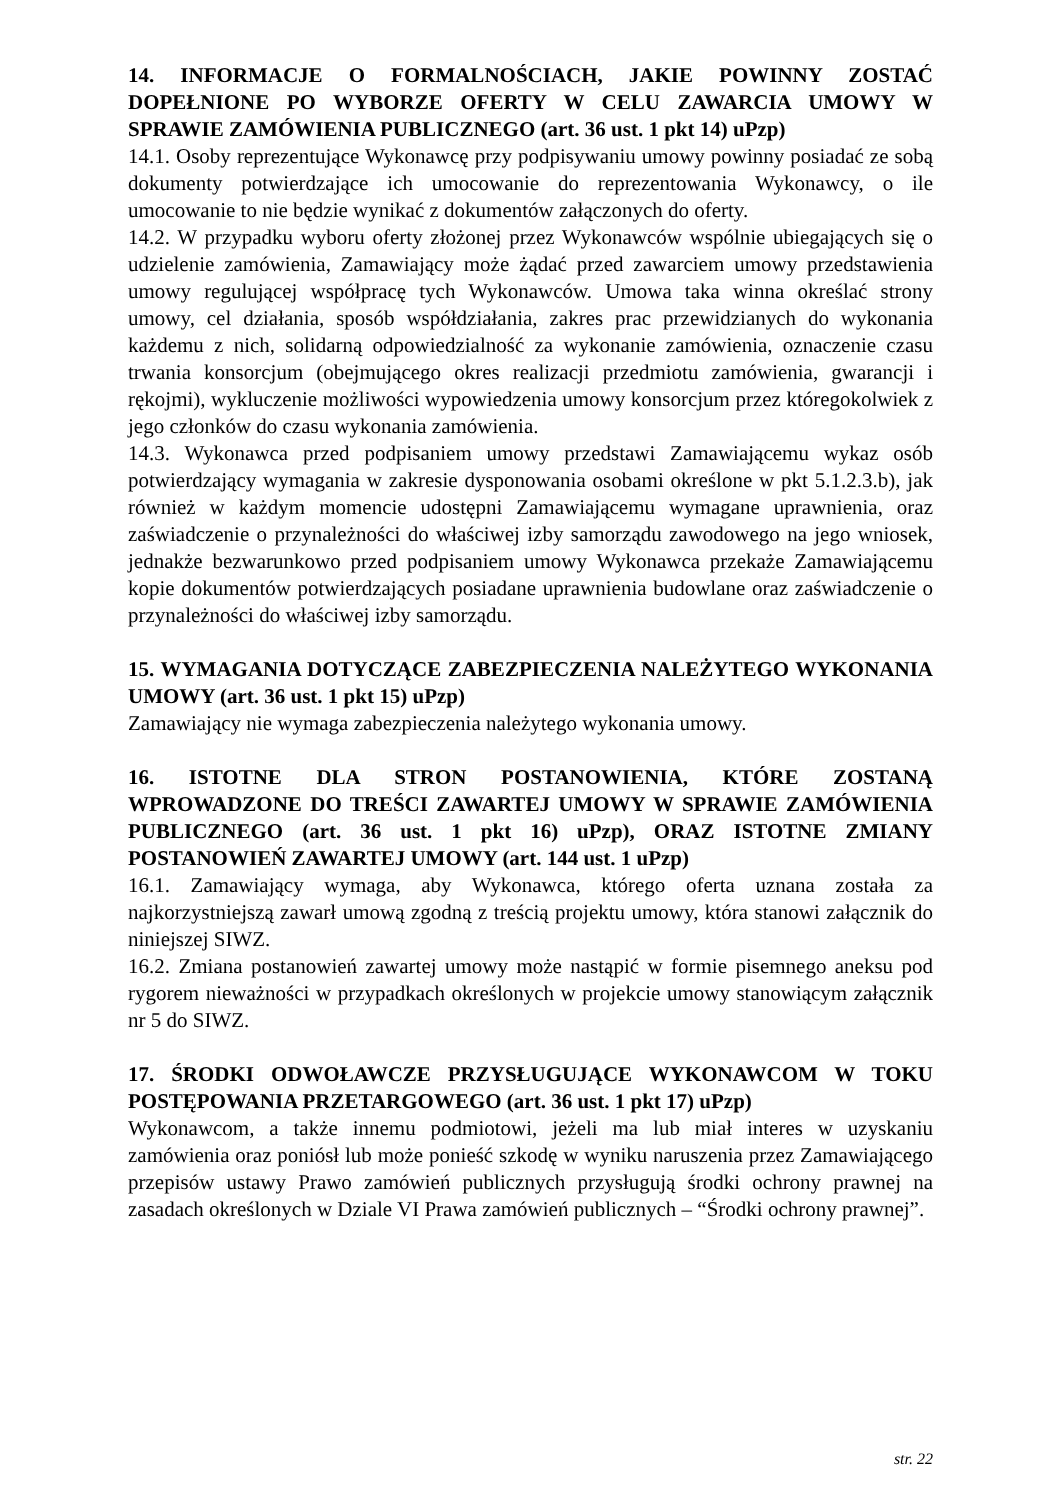14. INFORMACJE O FORMALNOŚCIACH, JAKIE POWINNY ZOSTAĆ DOPEŁNIONE PO WYBORZE OFERTY W CELU ZAWARCIA UMOWY W SPRAWIE ZAMÓWIENIA PUBLICZNEGO (art. 36 ust. 1 pkt 14) uPzp)
14.1. Osoby reprezentujące Wykonawcę przy podpisywaniu umowy powinny posiadać ze sobą dokumenty potwierdzające ich umocowanie do reprezentowania Wykonawcy, o ile umocowanie to nie będzie wynikać z dokumentów załączonych do oferty.
14.2. W przypadku wyboru oferty złożonej przez Wykonawców wspólnie ubiegających się o udzielenie zamówienia, Zamawiający może żądać przed zawarciem umowy przedstawienia umowy regulującej współpracę tych Wykonawców. Umowa taka winna określać strony umowy, cel działania, sposób współdziałania, zakres prac przewidzianych do wykonania każdemu z nich, solidarną odpowiedzialność za wykonanie zamówienia, oznaczenie czasu trwania konsorcjum (obejmującego okres realizacji przedmiotu zamówienia, gwarancji i rękojmi), wykluczenie możliwości wypowiedzenia umowy konsorcjum przez któregokolwiek z jego członków do czasu wykonania zamówienia.
14.3. Wykonawca przed podpisaniem umowy przedstawi Zamawiającemu wykaz osób potwierdzający wymagania w zakresie dysponowania osobami określone w pkt 5.1.2.3.b), jak również w każdym momencie udostępni Zamawiającemu wymagane uprawnienia, oraz zaświadczenie o przynależności do właściwej izby samorządu zawodowego na jego wniosek, jednakże bezwarunkowo przed podpisaniem umowy Wykonawca przekaże Zamawiającemu kopie dokumentów potwierdzających posiadane uprawnienia budowlane oraz zaświadczenie o przynależności do właściwej izby samorządu.
15. WYMAGANIA DOTYCZĄCE ZABEZPIECZENIA NALEŻYTEGO WYKONANIA UMOWY (art. 36 ust. 1 pkt 15) uPzp)
Zamawiający nie wymaga zabezpieczenia należytego wykonania umowy.
16. ISTOTNE DLA STRON POSTANOWIENIA, KTÓRE ZOSTANĄ WPROWADZONE DO TREŚCI ZAWARTEJ UMOWY W SPRAWIE ZAMÓWIENIA PUBLICZNEGO (art. 36 ust. 1 pkt 16) uPzp), ORAZ ISTOTNE ZMIANY POSTANOWIEŃ ZAWARTEJ UMOWY (art. 144 ust. 1 uPzp)
16.1. Zamawiający wymaga, aby Wykonawca, którego oferta uznana została za najkorzystniejszą zawarł umową zgodną z treścią projektu umowy, która stanowi załącznik do niniejszej SIWZ.
16.2. Zmiana postanowień zawartej umowy może nastąpić w formie pisemnego aneksu pod rygorem nieważności w przypadkach określonych w projekcie umowy stanowiącym załącznik nr 5 do SIWZ.
17. ŚRODKI ODWOŁAWCZE PRZYSŁUGUJĄCE WYKONAWCOM W TOKU POSTĘPOWANIA PRZETARGOWEGO (art. 36 ust. 1 pkt 17) uPzp)
Wykonawcom, a także innemu podmiotowi, jeżeli ma lub miał interes w uzyskaniu zamówienia oraz poniósł lub może ponieść szkodę w wyniku naruszenia przez Zamawiającego przepisów ustawy Prawo zamówień publicznych przysługują środki ochrony prawnej na zasadach określonych w Dziale VI Prawa zamówień publicznych – “Środki ochrony prawnej”.
str. 22